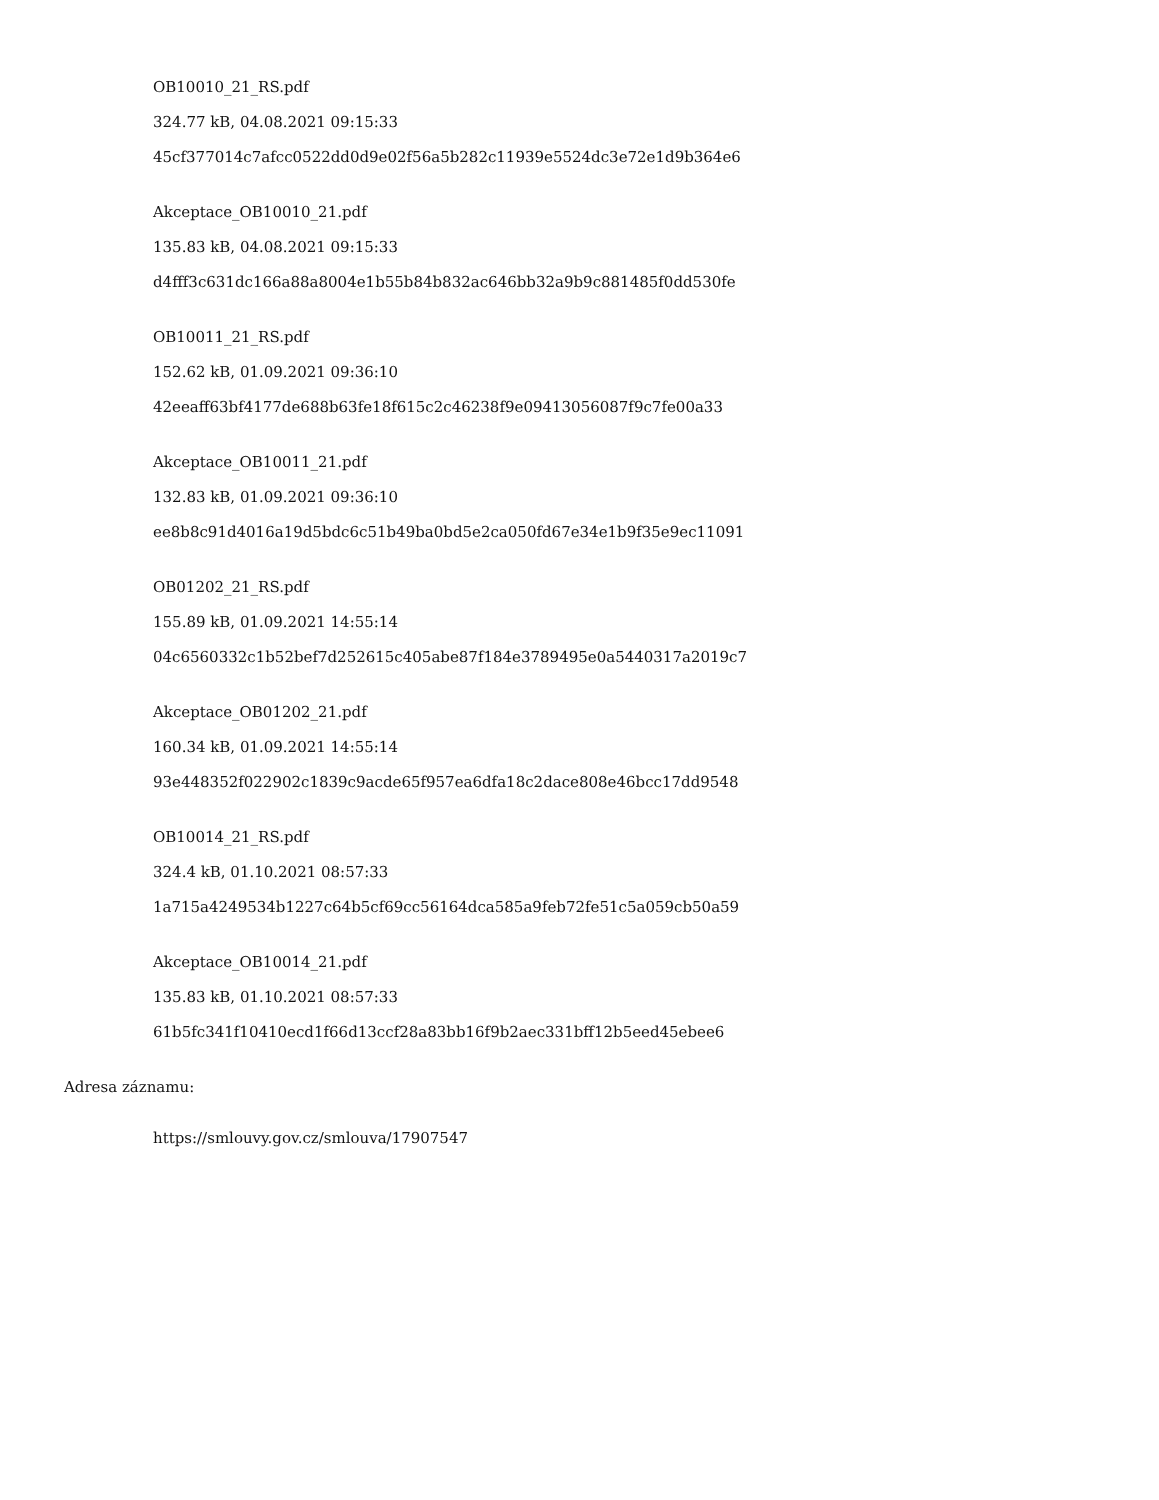OB10010_21_RS.pdf
324.77 kB, 04.08.2021 09:15:33
45cf377014c7afcc0522dd0d9e02f56a5b282c11939e5524dc3e72e1d9b364e6
Akceptace_OB10010_21.pdf
135.83 kB, 04.08.2021 09:15:33
d4fff3c631dc166a88a8004e1b55b84b832ac646bb32a9b9c881485f0dd530fe
OB10011_21_RS.pdf
152.62 kB, 01.09.2021 09:36:10
42eeaff63bf4177de688b63fe18f615c2c46238f9e09413056087f9c7fe00a33
Akceptace_OB10011_21.pdf
132.83 kB, 01.09.2021 09:36:10
ee8b8c91d4016a19d5bdc6c51b49ba0bd5e2ca050fd67e34e1b9f35e9ec11091
OB01202_21_RS.pdf
155.89 kB, 01.09.2021 14:55:14
04c6560332c1b52bef7d252615c405abe87f184e3789495e0a5440317a2019c7
Akceptace_OB01202_21.pdf
160.34 kB, 01.09.2021 14:55:14
93e448352f022902c1839c9acde65f957ea6dfa18c2dace808e46bcc17dd9548
OB10014_21_RS.pdf
324.4 kB, 01.10.2021 08:57:33
1a715a4249534b1227c64b5cf69cc56164dca585a9feb72fe51c5a059cb50a59
Akceptace_OB10014_21.pdf
135.83 kB, 01.10.2021 08:57:33
61b5fc341f10410ecd1f66d13ccf28a83bb16f9b2aec331bff12b5eed45ebee6
Adresa záznamu:
https://smlouvy.gov.cz/smlouva/17907547